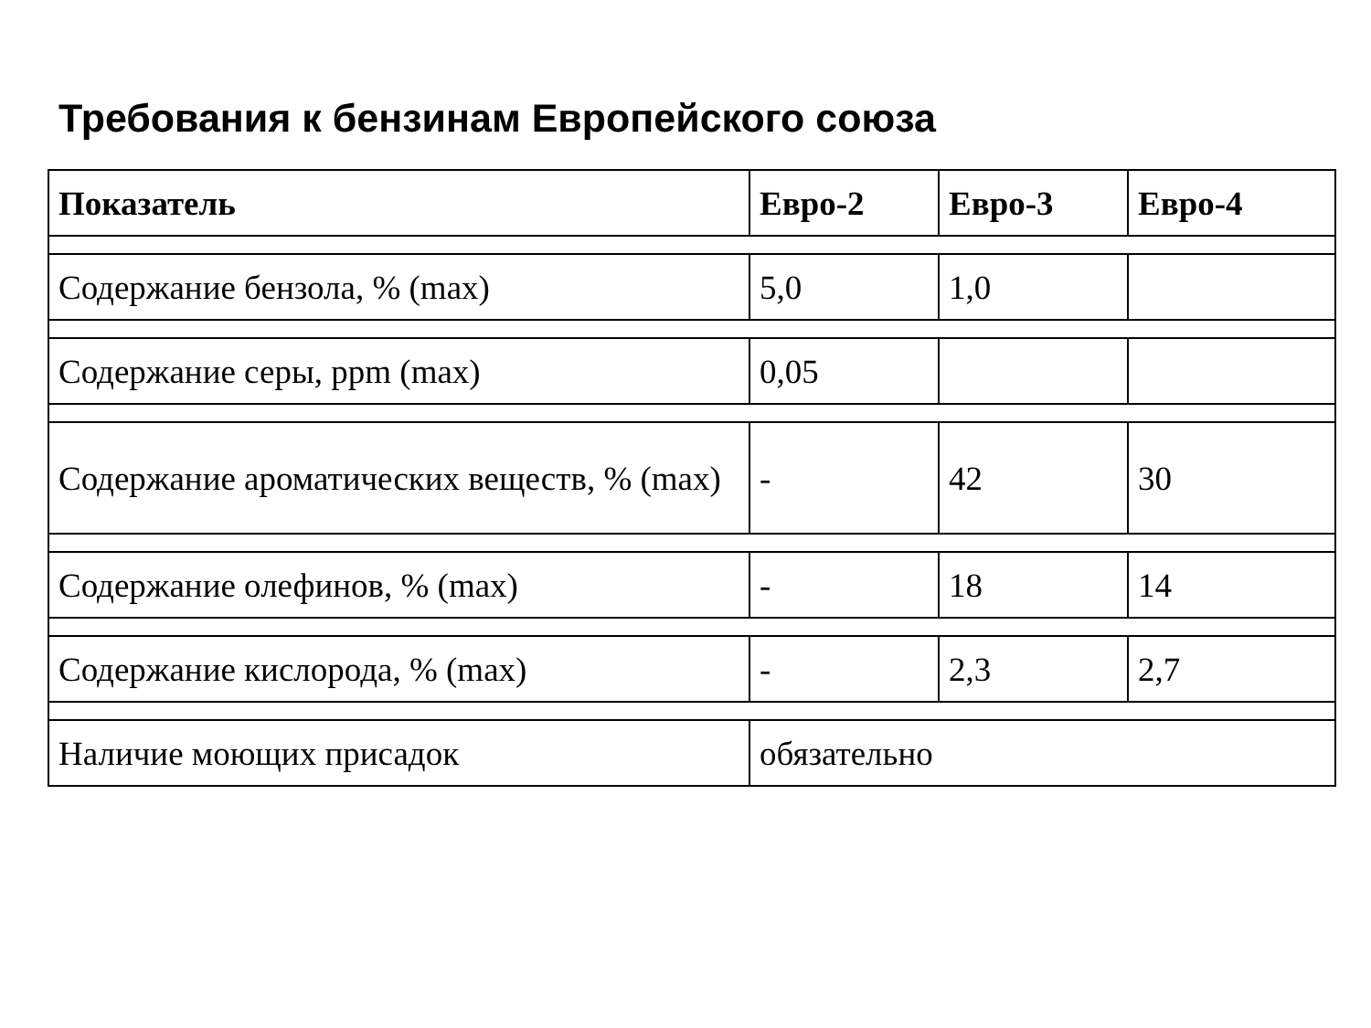Требования к бензинам Европейского союза
| Показатель | Евро-2 | Евро-3 | Евро-4 |
| --- | --- | --- | --- |
| Содержание бензола, % (max) | 5,0 | 1,0 | |
| Содержание серы, ppm (max) | 0,05 | | |
| Содержание ароматических веществ, % (max) | - | 42 | 30 |
| Содержание олефинов, % (max) | - | 18 | 14 |
| Содержание кислорода, % (max) | - | 2,3 | 2,7 |
| Наличие моющих присадок | обязательно | | |